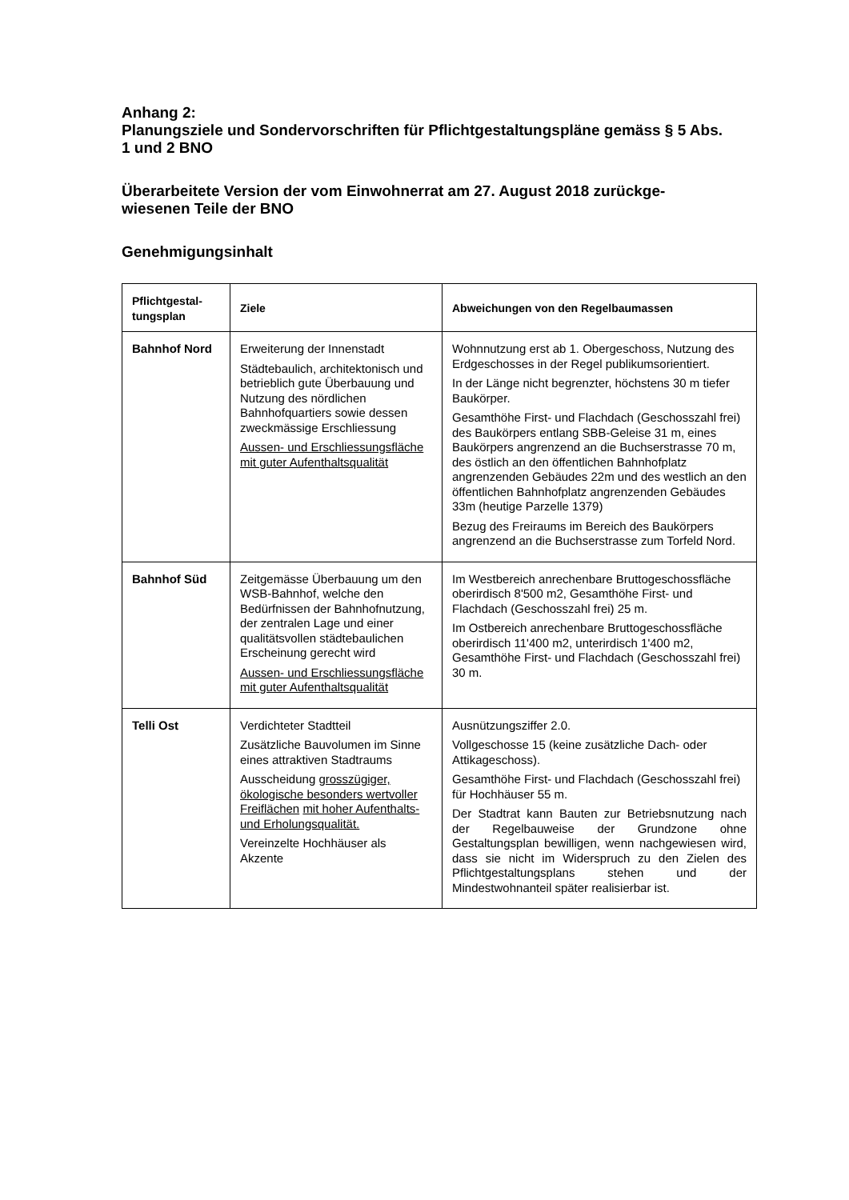Anhang 2:
Planungsziele und Sondervorschriften für Pflichtgestaltungspläne gemäss § 5 Abs. 1 und 2 BNO
Überarbeitete Version der vom Einwohnerrat am 27. August 2018 zurückge-wiesenen Teile der BNO
Genehmigungsinhalt
| Pflichtgestal-tungsplan | Ziele | Abweichungen von den Regelbaumassen |
| --- | --- | --- |
| Bahnhof Nord | Erweiterung der Innenstadt Städtebaulich, architektonisch und betrieblich gute Überbauung und Nutzung des nördlichen Bahnhofquartiers sowie dessen zweckmässige Erschliessung Aussen- und Erschliessungsfläche mit guter Aufenthaltsqualität | Wohnnutzung erst ab 1. Obergeschoss, Nutzung des Erdgeschosses in der Regel publikumsorientiert. In der Länge nicht begrenzter, höchstens 30 m tiefer Baukörper. Gesamthöhe First- und Flachdach (Geschosszahl frei) des Baukörpers entlang SBB-Geleise 31 m, eines Baukörpers angrenzend an die Buchserstrasse 70 m, des östlich an den öffentlichen Bahnhofplatz angrenzenden Gebäudes 22m und des westlich an den öffentlichen Bahnhofplatz angrenzenden Gebäudes 33m (heutige Parzelle 1379) Bezug des Freiraums im Bereich des Baukörpers angrenzend an die Buchserstrasse zum Torfeld Nord. |
| Bahnhof Süd | Zeitgemässe Überbauung um den WSB-Bahnhof, welche den Bedürfnissen der Bahnhofnutzung, der zentralen Lage und einer qualitätsvollen städtebaulichen Erscheinung gerecht wird Aussen- und Erschliessungsfläche mit guter Aufenthaltsqualität | Im Westbereich anrechenbare Bruttogeschossfläche oberirdisch 8'500 m2, Gesamthöhe First- und Flachdach (Geschosszahl frei) 25 m. Im Ostbereich anrechenbare Bruttogeschossfläche oberirdisch 11'400 m2, unterirdisch 1'400 m2, Gesamthöhe First- und Flachdach (Geschosszahl frei) 30 m. |
| Telli Ost | Verdichteter Stadtteil Zusätzliche Bauvolumen im Sinne eines attraktiven Stadtraums Ausscheidung grosszügiger, ökologische besonders wertvoller Freiflächen mit hoher Aufenthalts- und Erholungsqualität. Vereinzelte Hochhäuser als Akzente | Ausnützungsziffer 2.0. Vollgeschosse 15 (keine zusätzliche Dach- oder Attikageschoss). Gesamthöhe First- und Flachdach (Geschosszahl frei) für Hochhäuser 55 m. Der Stadtrat kann Bauten zur Betriebsnutzung nach der Regelbauweise der Grundzone ohne Gestaltungsplan bewilligen, wenn nachgewiesen wird, dass sie nicht im Widerspruch zu den Zielen des Pflichtgestaltungsplans stehen und der Mindestwohnanteil später realisierbar ist. |